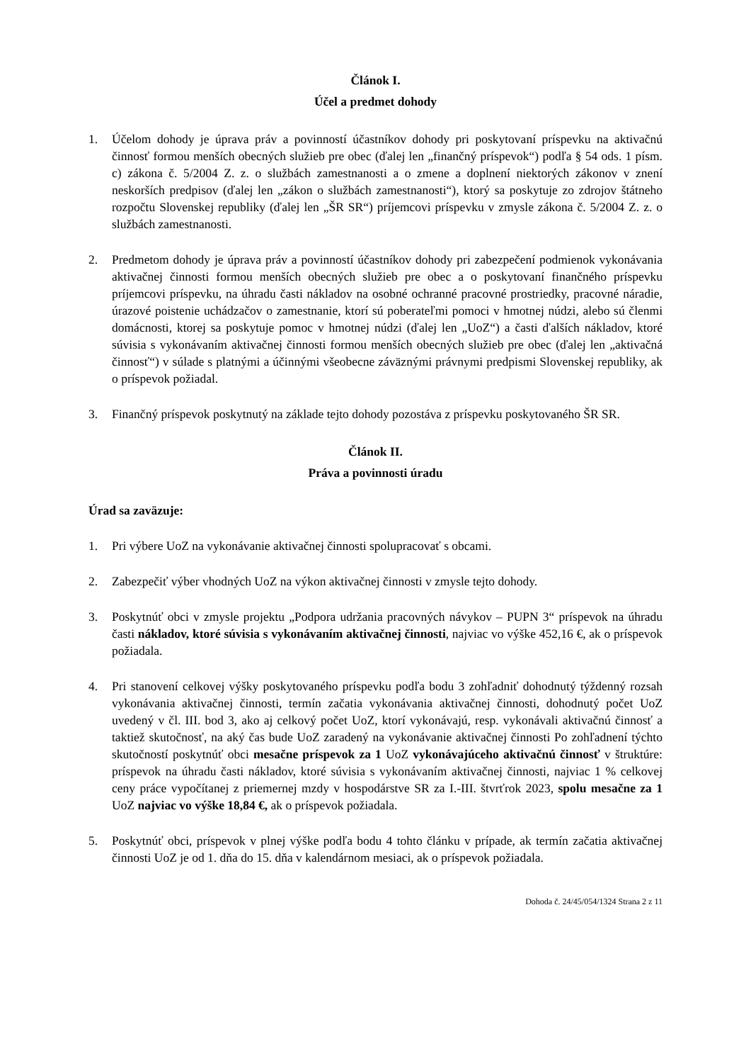Článok I.
Účel a predmet dohody
1. Účelom dohody je úprava práv a povinností účastníkov dohody pri poskytovaní príspevku na aktivačnú činnosť formou menších obecných služieb pre obec (ďalej len „finančný príspevok“) podľa § 54 ods. 1 písm. c) zákona č. 5/2004 Z. z. o službách zamestnanosti a o zmene a doplnení niektorých zákonov v znení neskorších predpisov (ďalej len „zákon o službách zamestnanosti“), ktorý sa poskytuje zo zdrojov štátneho rozpočtu Slovenskej republiky (ďalej len „ŠR SR“) príjemcovi príspevku v zmysle zákona č. 5/2004 Z. z. o službách zamestnanosti.
2. Predmetom dohody je úprava práv a povinností účastníkov dohody pri zabezpečení podmienok vykonávania aktivačnej činnosti formou menších obecných služieb pre obec a o poskytovaní finančného príspevku príjemcovi príspevku, na úhradu časti nákladov na osobné ochranné pracovné prostriedky, pracovné náradie, úrazové poistenie uchádzačov o zamestnanie, ktorí sú poberateľmi pomoci v hmotnej núdzi, alebo sú členmi domácnosti, ktorej sa poskytuje pomoc v hmotnej núdzi (ďalej len „UoZ“) a časti ďalších nákladov, ktoré súvisia s vykonávaním aktivačnej činnosti formou menších obecných služieb pre obec (ďalej len „aktivačná činnosť“) v súlade s platnými a účinnými všeobecne záväznými právnymi predpismi Slovenskej republiky, ak o príspevok požiadal.
3. Finančný príspevok poskytnutý na základe tejto dohody pozostáva z príspevku poskytovaného ŠR SR.
Článok II.
Práva a povinnosti úradu
Úrad sa zaväzuje:
1. Pri výbere UoZ na vykonávanie aktivačnej činnosti spolupracovať s obcami.
2. Zabezpečiť výber vhodných UoZ na výkon aktivačnej činnosti v zmysle tejto dohody.
3. Poskytnúť obci v zmysle projektu „Podpora udržania pracovných návykov – PUPN 3“ príspevok na úhradu časti nákladov, ktoré súvisia s vykonávaním aktivačnej činnosti, najviac vo výške 452,16 €, ak o príspevok požiadala.
4. Pri stanovení celkovej výšky poskytovaného príspevku podľa bodu 3 zohľadniť dohodnutý týždenný rozsah vykonávania aktivačnej činnosti, termín začatia vykonávania aktivačnej činnosti, dohodnutý počet UoZ uvedený v čl. III. bod 3, ako aj celkový počet UoZ, ktorí vykonávajú, resp. vykonávali aktivačnú činnosť a taktiež skutočnosť, na aký čas bude UoZ zaradený na vykonávanie aktivačnej činnosti Po zohľadnení týchto skutočností poskytnúť obci mesačne príspevok za 1 UoZ vykonávajúceho aktivačnú činnosť v štruktúre: príspevok na úhradu časti nákladov, ktoré súvisia s vykonávaním aktivačnej činnosti, najviac 1 % celkovej ceny práce vypočítanej z priemernej mzdy v hospodárstve SR za I.-III. štvrťrok 2023, spolu mesačne za 1 UoZ najviac vo výške 18,84 €, ak o príspevok požiadala.
5. Poskytnúť obci, príspevok v plnej výške podľa bodu 4 tohto článku v prípade, ak termín začatia aktivačnej činnosti UoZ je od 1. dňa do 15. dňa v kalendárnom mesiaci, ak o príspevok požiadala.
Dohoda č. 24/45/054/1324 Strana 2 z 11